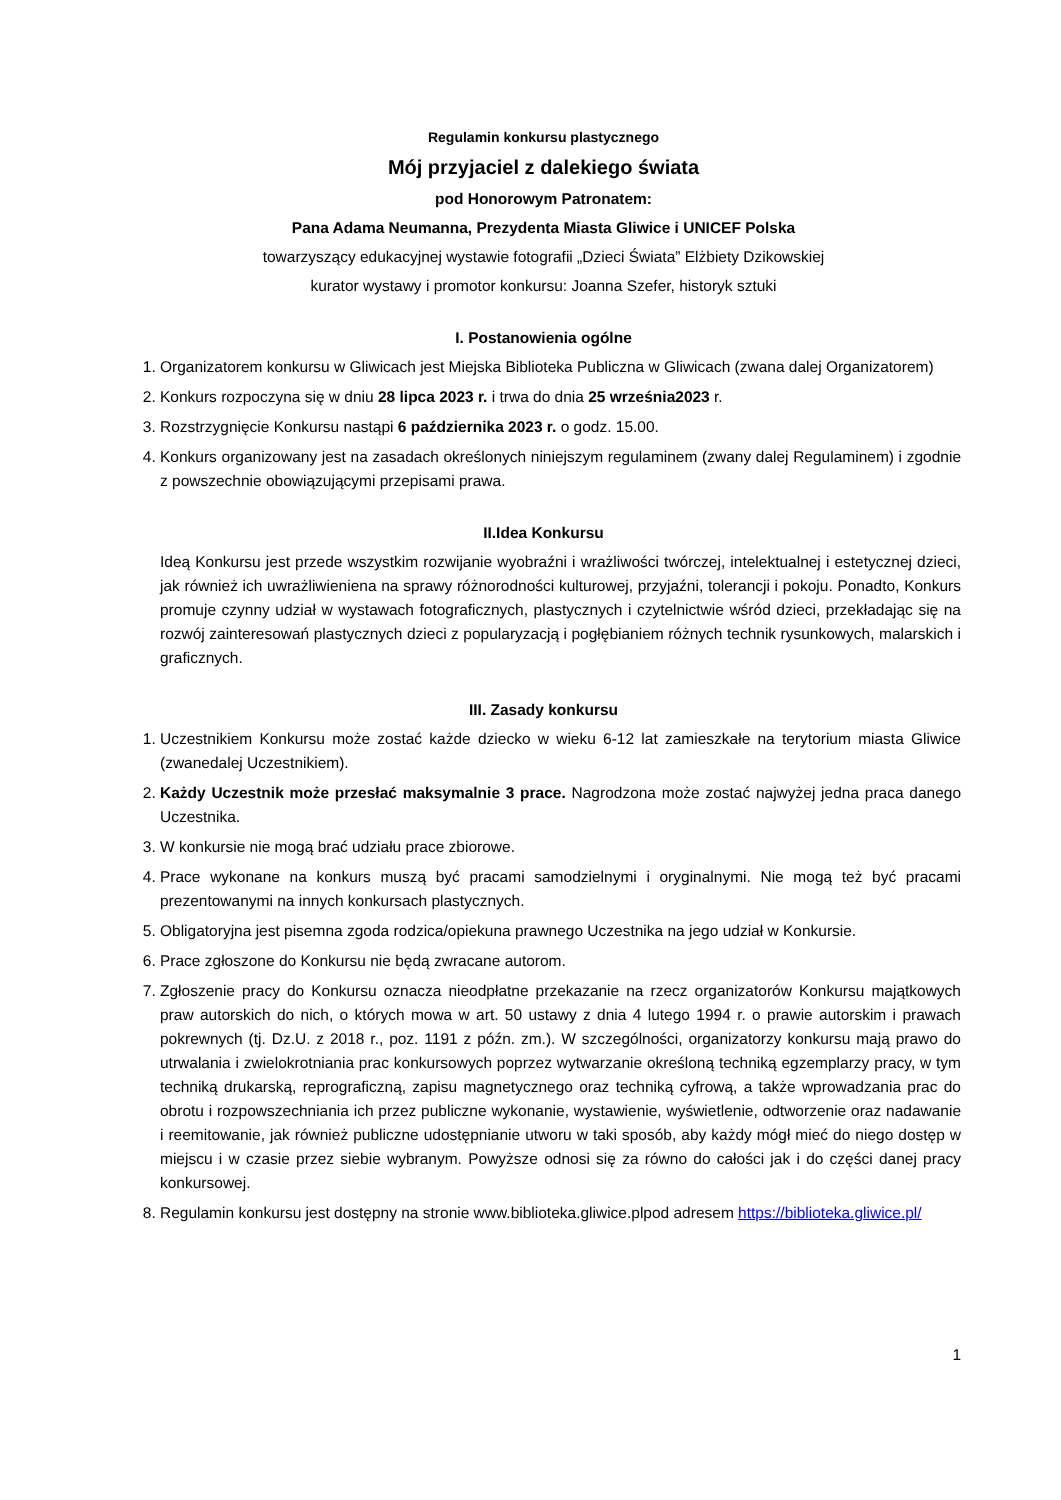Regulamin konkursu plastycznego
Mój przyjaciel z dalekiego świata
pod Honorowym Patronatem:
Pana Adama Neumanna, Prezydenta Miasta Gliwice i UNICEF Polska
towarzyszący edukacyjnej wystawie fotografii „Dzieci Świata” Elżbiety Dzikowskiej
kurator wystawy i promotor konkursu: Joanna Szefer, historyk sztuki
I. Postanowienia ogólne
1. Organizatorem konkursu w Gliwicach jest Miejska Biblioteka Publiczna w Gliwicach (zwana dalej Organizatorem)
2. Konkurs rozpoczyna się w dniu 28 lipca 2023 r. i trwa do dnia 25 września2023 r.
3. Rozstrzygnięcie Konkursu nastąpi 6 października 2023 r. o godz. 15.00.
4. Konkurs organizowany jest na zasadach określonych niniejszym regulaminem (zwany dalej Regulaminem) i zgodnie z powszechnie obowiązującymi przepisami prawa.
II.Idea Konkursu
Ideą Konkursu jest przede wszystkim rozwijanie wyobraźni i wrażliwości twórczej, intelektualnej i estetycznej dzieci, jak również ich uwrażliwieniena na sprawy różnorodności kulturowej, przyjaźni, tolerancji i pokoju. Ponadto, Konkurs promuje czynny udział w wystawach fotograficznych, plastycznych i czytelnictwie wśród dzieci, przekładając się na rozwój zainteresowań plastycznych dzieci z popularyzacją i pogłębianiem różnych technik rysunkowych, malarskich i graficznych.
III. Zasady konkursu
1. Uczestnikiem Konkursu może zostać każde dziecko w wieku 6-12 lat zamieszkałe na terytorium miasta Gliwice (zwanedalej Uczestnikiem).
2. Każdy Uczestnik może przesłać maksymalnie 3 prace. Nagrodzona może zostać najwyżej jedna praca danego Uczestnika.
3. W konkursie nie mogą brać udziału prace zbiorowe.
4. Prace wykonane na konkurs muszą być pracami samodzielnymi i oryginalnymi. Nie mogą też być pracami prezentowanymi na innych konkursach plastycznych.
5. Obligatoryjna jest pisemna zgoda rodzica/opiekuna prawnego Uczestnika na jego udział w Konkursie.
6. Prace zgłoszone do Konkursu nie będą zwracane autorom.
7. Zgłoszenie pracy do Konkursu oznacza nieodpłatne przekazanie na rzecz organizatorów Konkursu majątkowych praw autorskich do nich, o których mowa w art. 50 ustawy z dnia 4 lutego 1994 r. o prawie autorskim i prawach pokrewnych (tj. Dz.U. z 2018 r., poz. 1191 z późn. zm.). W szczególności, organizatorzy konkursu mają prawo do utrwalania i zwielokrotniania prac konkursowych poprzez wytwarzanie określoną techniką egzemplarzy pracy, w tym techniką drukarską, reprograficzną, zapisu magnetycznego oraz techniką cyfrową, a także wprowadzania prac do obrotu i rozpowszechniania ich przez publiczne wykonanie, wystawienie, wyświetlenie, odtworzenie oraz nadawanie i reemitowanie, jak również publiczne udostępnianie utworu w taki sposób, aby każdy mógł mieć do niego dostęp w miejscu i w czasie przez siebie wybranym. Powyższe odnosi się za równo do całości jak i do części danej pracy konkursowej.
8. Regulamin konkursu jest dostępny na stronie www.biblioteka.gliwice.plpod adresem https://biblioteka.gliwice.pl/
1